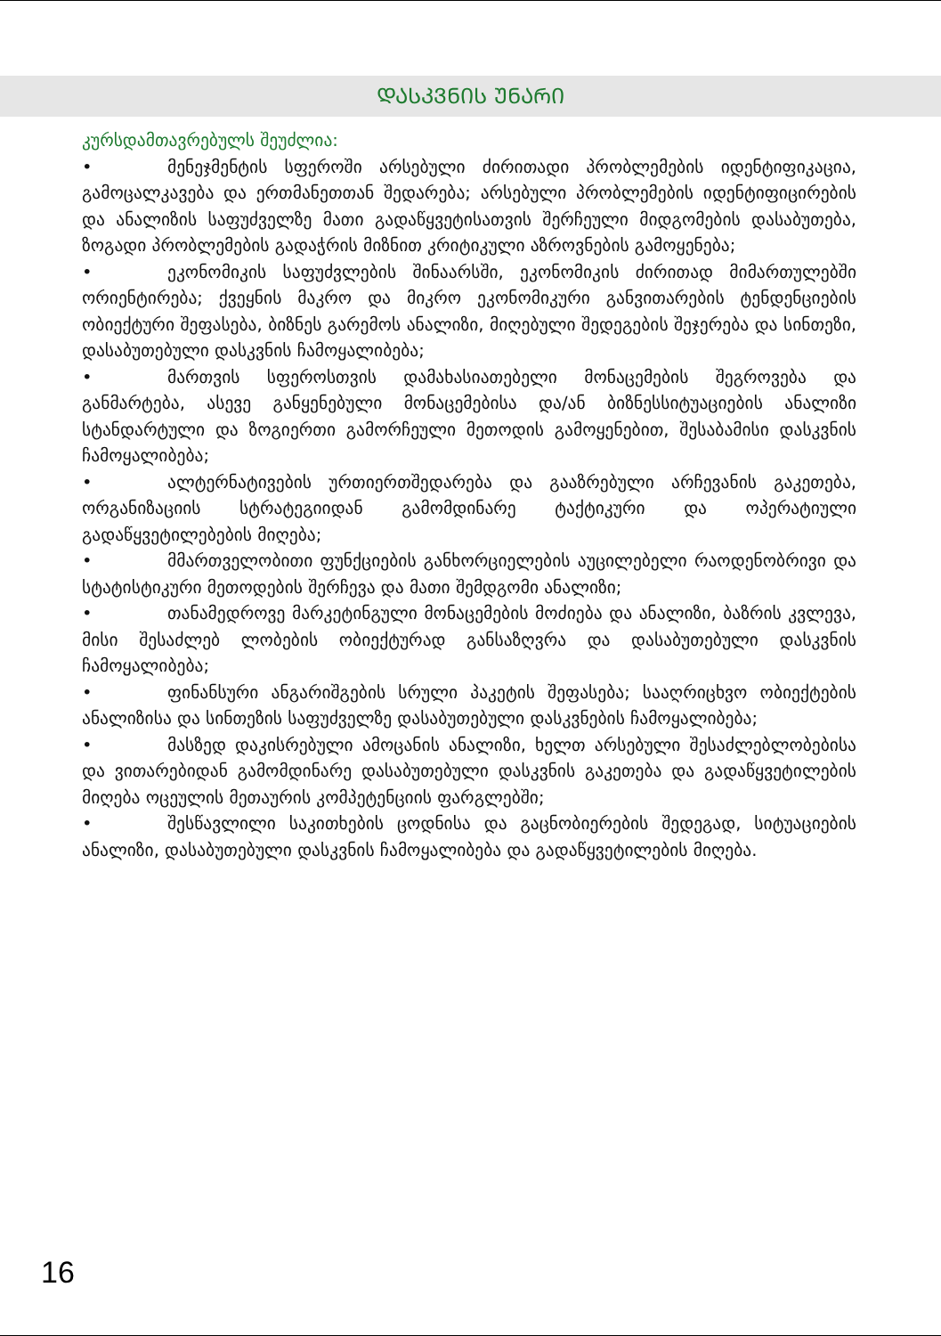ᲓᲐᲡᲙᲕᲜᲘᲡ ᲣᲜᲐᲠᲘ
კურსდამთავრებულს შეუძლია:
• მენეჯმენტის სფეროში არსებული ძირითადი პრობლემების იდენტიფიკაცია, გამოცალკავება და ერთმანეთთან შედარება; არსებული პრობლემების იდენტიფიცირების და ანალიზის საფუძველზე მათი გადაწყვეტისათვის შერჩეული მიდგომების დასაბუთება, ზოგადი პრობლემების გადაჭრის მიზნით კრიტიკული აზროვნების გამოყენება;
• ეკონომიკის საფუძვლების შინაარსში, ეკონომიკის ძირითად მიმართულებში ორიენტირება; ქვეყნის მაკრო და მიკრო ეკონომიკური განვითარების ტენდენციების ობიექტური შეფასება, ბიზნეს გარემოს ანალიზი, მიღებული შედეგების შეჯერება და სინთეზი, დასაბუთებული დასკვნის ჩამოყალიბება;
• მართვის სფეროსთვის დამახასიათებელი მონაცემების შეგროვება და განმარტება, ასევე განყენებული მონაცემებისა და/ან ბიზნესსიტუაციების ანალიზი სტანდარტული და ზოგიერთი გამორჩეული მეთოდის გამოყენებით, შესაბამისი დასკვნის ჩამოყალიბება;
• ალტერნატივების ურთიერთშედარება და გააზრებული არჩევანის გაკეთება, ორგანიზაციის სტრატეგიიდან გამომდინარე ტაქტიკური და ოპერატიული გადაწყვეტილებების მიღება;
• მმართველობითი ფუნქციების განხორციელების აუცილებელი რაოდენობრივი და სტატისტიკური მეთოდების შერჩევა და მათი შემდგომი ანალიზი;
• თანამედროვე მარკეტინგული მონაცემების მოძიება და ანალიზი, ბაზრის კვლევა, მისი შესაძლებ ლობების ობიექტურად განსაზღვრა და დასაბუთებული დასკვნის ჩამოყალიბება;
• ფინანსური ანგარიშგების სრული პაკეტის შეფასება; სააღრიცხვო ობიექტების ანალიზისა და სინთეზის საფუძველზე დასაბუთებული დასკვნების ჩამოყალიბება;
• მასზედ დაკისრებული ამოცანის ანალიზი, ხელთ არსებული შესაძლებლობებისა და ვითარებიდან გამომდინარე დასაბუთებული დასკვნის გაკეთება და გადაწყვეტილების მიღება ოცეულის მეთაურის კომპეტენციის ფარგლებში;
• შესწავლილი საკითხების ცოდნისა და გაცნობიერების შედეგად, სიტუაციების ანალიზი, დასაბუთებული დასკვნის ჩამოყალიბება და გადაწყვეტილების მიღება.
16